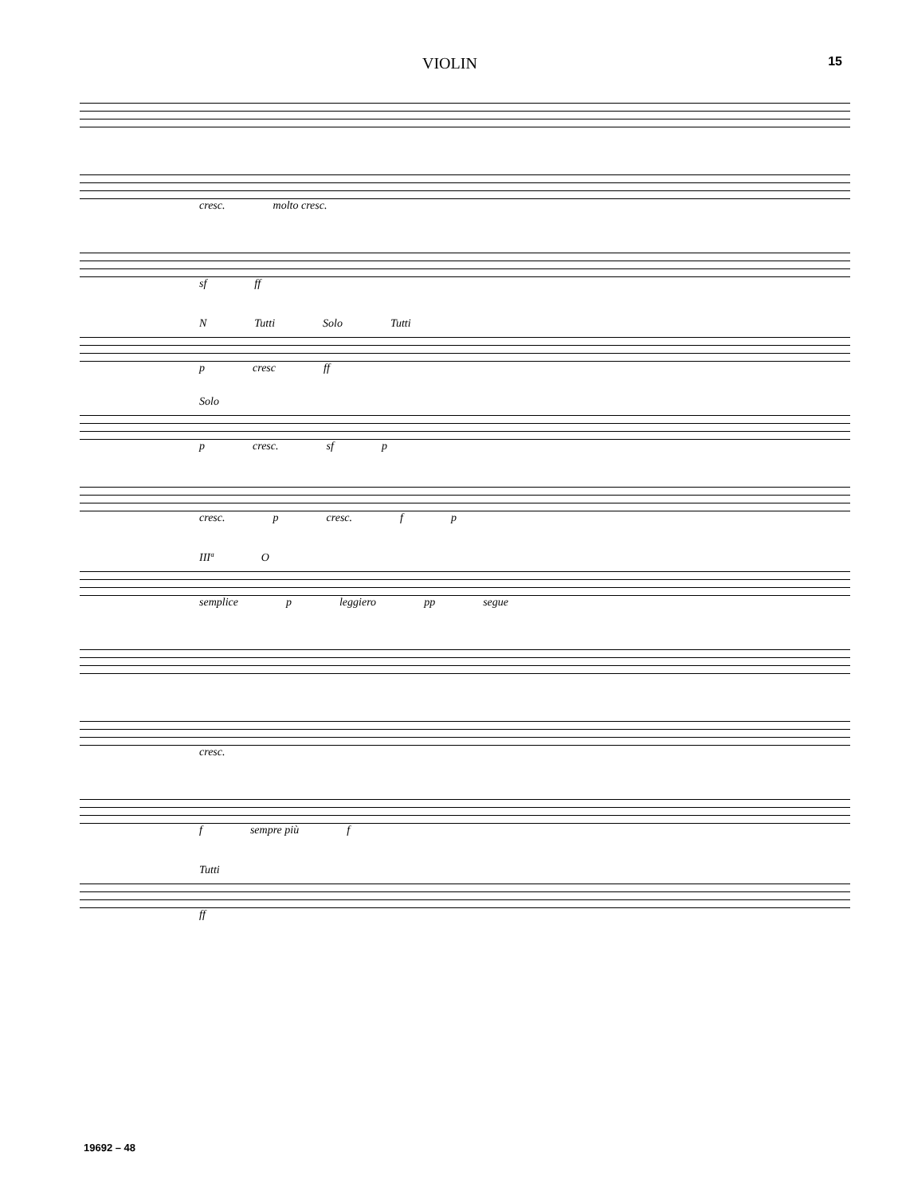VIOLIN 15
cresc. molto cresc.
sf ff
N Tutti Solo Tutti
p cresc ff
Solo
p cresc. sf p
cresc. p cresc. f p
IIIª O
semplice p leggiero pp segue
cresc.
f sempre più f
Tutti
ff
19692 – 48